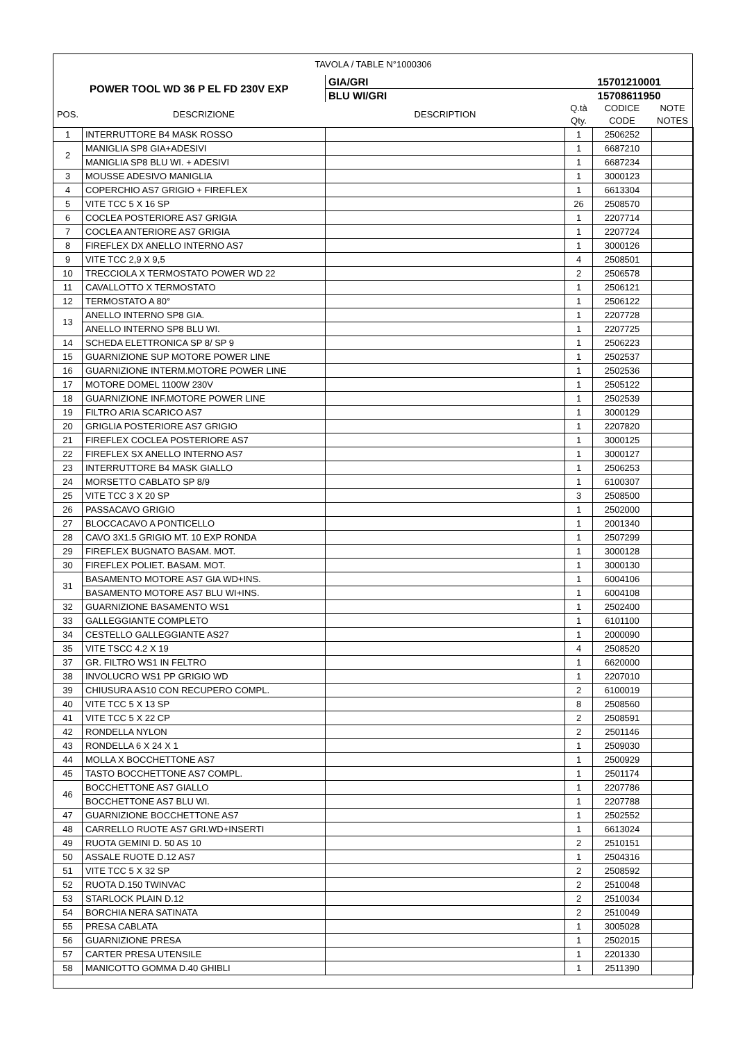| TAVOLA / TABLE N°1000306 | | | | | |
| POWER TOOL WD 36 P EL FD 230V EXP | | GIA/GRI | 15701210001 | | |
| | | BLU WI/GRI | 15708611950 | | |
| POS. | DESCRIZIONE | DESCRIPTION | Q.tà Qty. | CODICE CODE | NOTE NOTES |
| 1 | INTERRUTTORE B4 MASK ROSSO | | 1 | 2506252 | |
| 2 | MANIGLIA SP8 GIA+ADESIVI | | 1 | 6687210 | |
| | MANIGLIA SP8 BLU WI. + ADESIVI | | 1 | 6687234 | |
| 3 | MOUSSE ADESIVO MANIGLIA | | 1 | 3000123 | |
| 4 | COPERCHIO AS7 GRIGIO + FIREFLEX | | 1 | 6613304 | |
| 5 | VITE TCC 5 X 16 SP | | 26 | 2508570 | |
| 6 | COCLEA POSTERIORE AS7 GRIGIA | | 1 | 2207714 | |
| 7 | COCLEA ANTERIORE AS7 GRIGIA | | 1 | 2207724 | |
| 8 | FIREFLEX DX ANELLO INTERNO AS7 | | 1 | 3000126 | |
| 9 | VITE TCC 2,9 X 9,5 | | 4 | 2508501 | |
| 10 | TRECCIOLA X TERMOSTATO POWER WD 22 | | 2 | 2506578 | |
| 11 | CAVALLOTTO X TERMOSTATO | | 1 | 2506121 | |
| 12 | TERMOSTATO A 80° | | 1 | 2506122 | |
| 13 | ANELLO INTERNO SP8 GIA. | | 1 | 2207728 | |
| | ANELLO INTERNO SP8 BLU WI. | | 1 | 2207725 | |
| 14 | SCHEDA ELETTRONICA SP 8/ SP 9 | | 1 | 2506223 | |
| 15 | GUARNIZIONE SUP MOTORE POWER LINE | | 1 | 2502537 | |
| 16 | GUARNIZIONE INTERM.MOTORE POWER LINE | | 1 | 2502536 | |
| 17 | MOTORE DOMEL 1100W 230V | | 1 | 2505122 | |
| 18 | GUARNIZIONE INF.MOTORE POWER LINE | | 1 | 2502539 | |
| 19 | FILTRO ARIA SCARICO AS7 | | 1 | 3000129 | |
| 20 | GRIGLIA POSTERIORE AS7 GRIGIO | | 1 | 2207820 | |
| 21 | FIREFLEX COCLEA POSTERIORE AS7 | | 1 | 3000125 | |
| 22 | FIREFLEX SX ANELLO INTERNO AS7 | | 1 | 3000127 | |
| 23 | INTERRUTTORE B4 MASK GIALLO | | 1 | 2506253 | |
| 24 | MORSETTO CABLATO SP 8/9 | | 1 | 6100307 | |
| 25 | VITE TCC 3 X 20 SP | | 3 | 2508500 | |
| 26 | PASSACAVO GRIGIO | | 1 | 2502000 | |
| 27 | BLOCCACAVO A PONTICELLO | | 1 | 2001340 | |
| 28 | CAVO 3X1.5 GRIGIO MT. 10 EXP RONDA | | 1 | 2507299 | |
| 29 | FIREFLEX BUGNATO BASAM. MOT. | | 1 | 3000128 | |
| 30 | FIREFLEX POLIET. BASAM. MOT. | | 1 | 3000130 | |
| 31 | BASAMENTO MOTORE AS7 GIA WD+INS. | | 1 | 6004106 | |
| | BASAMENTO MOTORE AS7 BLU WI+INS. | | 1 | 6004108 | |
| 32 | GUARNIZIONE BASAMENTO WS1 | | 1 | 2502400 | |
| 33 | GALLEGGIANTE COMPLETO | | 1 | 6101100 | |
| 34 | CESTELLO GALLEGGIANTE AS27 | | 1 | 2000090 | |
| 35 | VITE TSCC 4.2 X 19 | | 4 | 2508520 | |
| 37 | GR. FILTRO WS1 IN FELTRO | | 1 | 6620000 | |
| 38 | INVOLUCRO WS1 PP GRIGIO WD | | 1 | 2207010 | |
| 39 | CHIUSURA AS10 CON RECUPERO COMPL. | | 2 | 6100019 | |
| 40 | VITE TCC 5 X 13 SP | | 8 | 2508560 | |
| 41 | VITE TCC 5 X 22 CP | | 2 | 2508591 | |
| 42 | RONDELLA NYLON | | 2 | 2501146 | |
| 43 | RONDELLA 6 X 24 X 1 | | 1 | 2509030 | |
| 44 | MOLLA X BOCCHETTONE AS7 | | 1 | 2500929 | |
| 45 | TASTO BOCCHETTONE AS7 COMPL. | | 1 | 2501174 | |
| 46 | BOCCHETTONE AS7 GIALLO | | 1 | 2207786 | |
| | BOCCHETTONE AS7 BLU WI. | | 1 | 2207788 | |
| 47 | GUARNIZIONE BOCCHETTONE AS7 | | 1 | 2502552 | |
| 48 | CARRELLO RUOTE AS7 GRI.WD+INSERTI | | 1 | 6613024 | |
| 49 | RUOTA GEMINI D. 50 AS 10 | | 2 | 2510151 | |
| 50 | ASSALE RUOTE D.12 AS7 | | 1 | 2504316 | |
| 51 | VITE TCC 5 X 32 SP | | 2 | 2508592 | |
| 52 | RUOTA D.150 TWINVAC | | 2 | 2510048 | |
| 53 | STARLOCK PLAIN D.12 | | 2 | 2510034 | |
| 54 | BORCHIA NERA SATINATA | | 2 | 2510049 | |
| 55 | PRESA CABLATA | | 1 | 3005028 | |
| 56 | GUARNIZIONE PRESA | | 1 | 2502015 | |
| 57 | CARTER PRESA UTENSILE | | 1 | 2201330 | |
| 58 | MANICOTTO GOMMA D.40 GHIBLI | | 1 | 2511390 | |